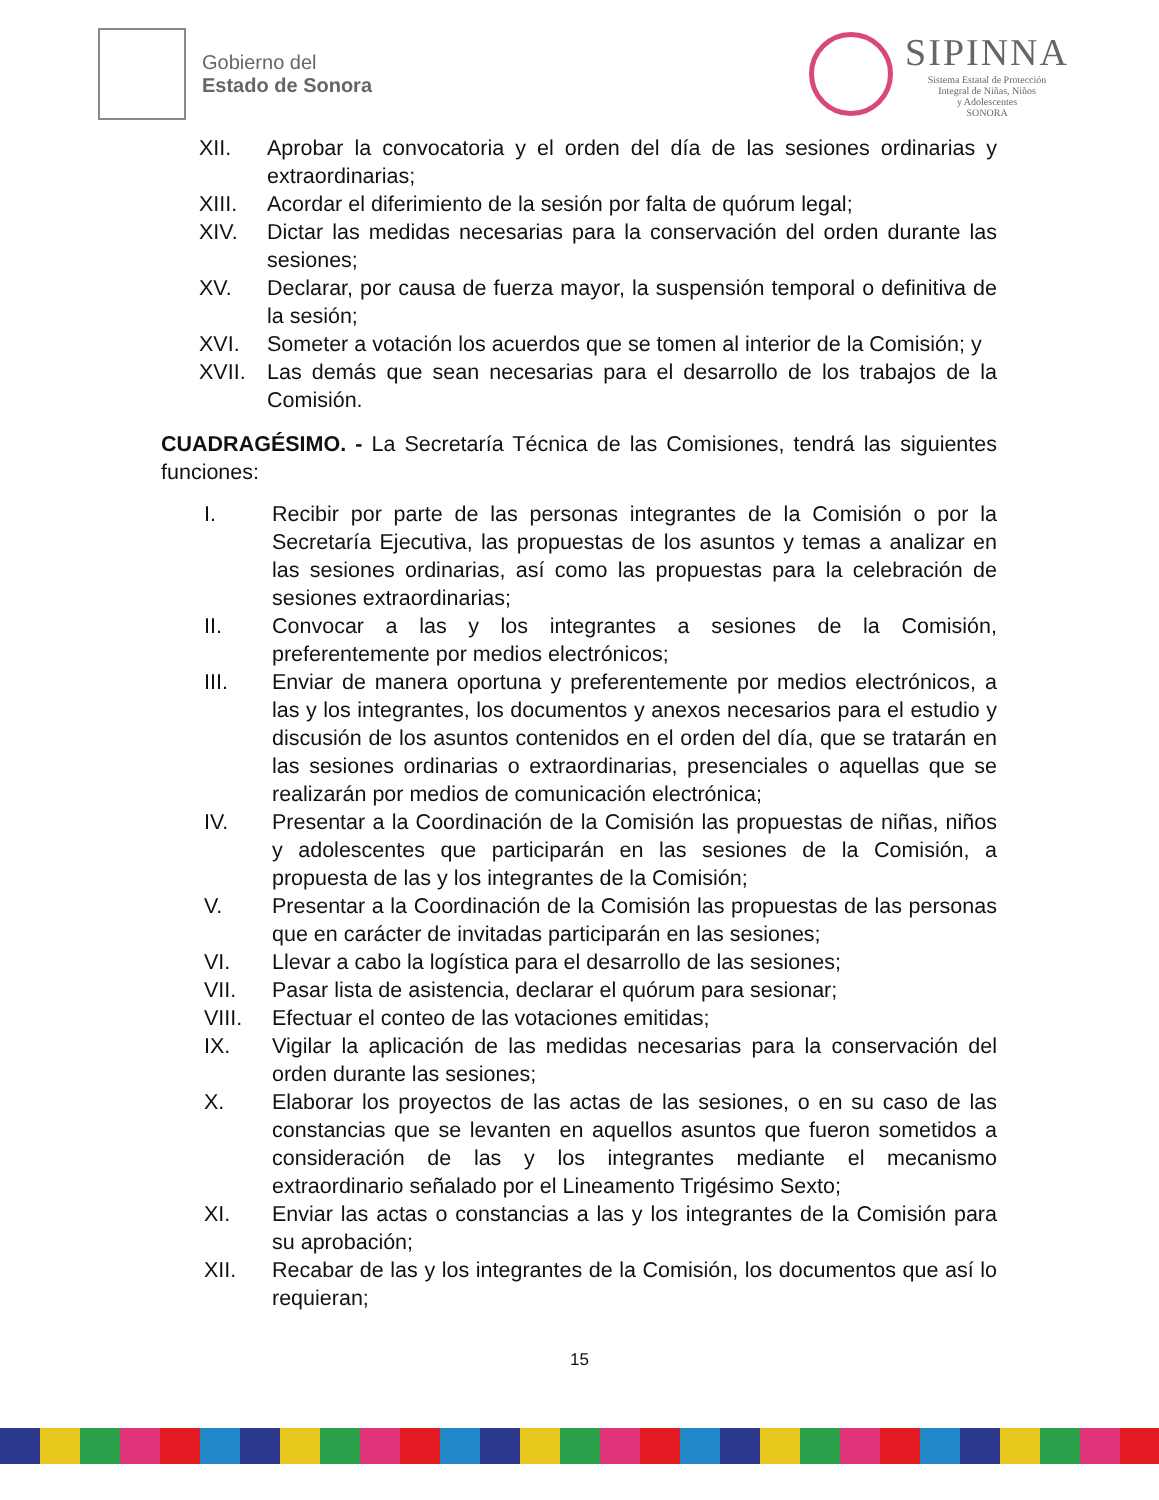Gobierno del
Estado de Sonora
SIPINNA
Sistema Estatal de Protección
Integral de Niñas, Niños
y Adolescentes
SONORA
XII. Aprobar la convocatoria y el orden del día de las sesiones ordinarias y extraordinarias;
XIII. Acordar el diferimiento de la sesión por falta de quórum legal;
XIV. Dictar las medidas necesarias para la conservación del orden durante las sesiones;
XV. Declarar, por causa de fuerza mayor, la suspensión temporal o definitiva de la sesión;
XVI. Someter a votación los acuerdos que se tomen al interior de la Comisión; y
XVII. Las demás que sean necesarias para el desarrollo de los trabajos de la Comisión.
CUADRAGÉSIMO. - La Secretaría Técnica de las Comisiones, tendrá las siguientes funciones:
I. Recibir por parte de las personas integrantes de la Comisión o por la Secretaría Ejecutiva, las propuestas de los asuntos y temas a analizar en las sesiones ordinarias, así como las propuestas para la celebración de sesiones extraordinarias;
II. Convocar a las y los integrantes a sesiones de la Comisión, preferentemente por medios electrónicos;
III. Enviar de manera oportuna y preferentemente por medios electrónicos, a las y los integrantes, los documentos y anexos necesarios para el estudio y discusión de los asuntos contenidos en el orden del día, que se tratarán en las sesiones ordinarias o extraordinarias, presenciales o aquellas que se realizarán por medios de comunicación electrónica;
IV. Presentar a la Coordinación de la Comisión las propuestas de niñas, niños y adolescentes que participarán en las sesiones de la Comisión, a propuesta de las y los integrantes de la Comisión;
V. Presentar a la Coordinación de la Comisión las propuestas de las personas que en carácter de invitadas participarán en las sesiones;
VI. Llevar a cabo la logística para el desarrollo de las sesiones;
VII. Pasar lista de asistencia, declarar el quórum para sesionar;
VIII. Efectuar el conteo de las votaciones emitidas;
IX. Vigilar la aplicación de las medidas necesarias para la conservación del orden durante las sesiones;
X. Elaborar los proyectos de las actas de las sesiones, o en su caso de las constancias que se levanten en aquellos asuntos que fueron sometidos a consideración de las y los integrantes mediante el mecanismo extraordinario señalado por el Lineamento Trigésimo Sexto;
XI. Enviar las actas o constancias a las y los integrantes de la Comisión para su aprobación;
XII. Recabar de las y los integrantes de la Comisión, los documentos que así lo requieran;
15